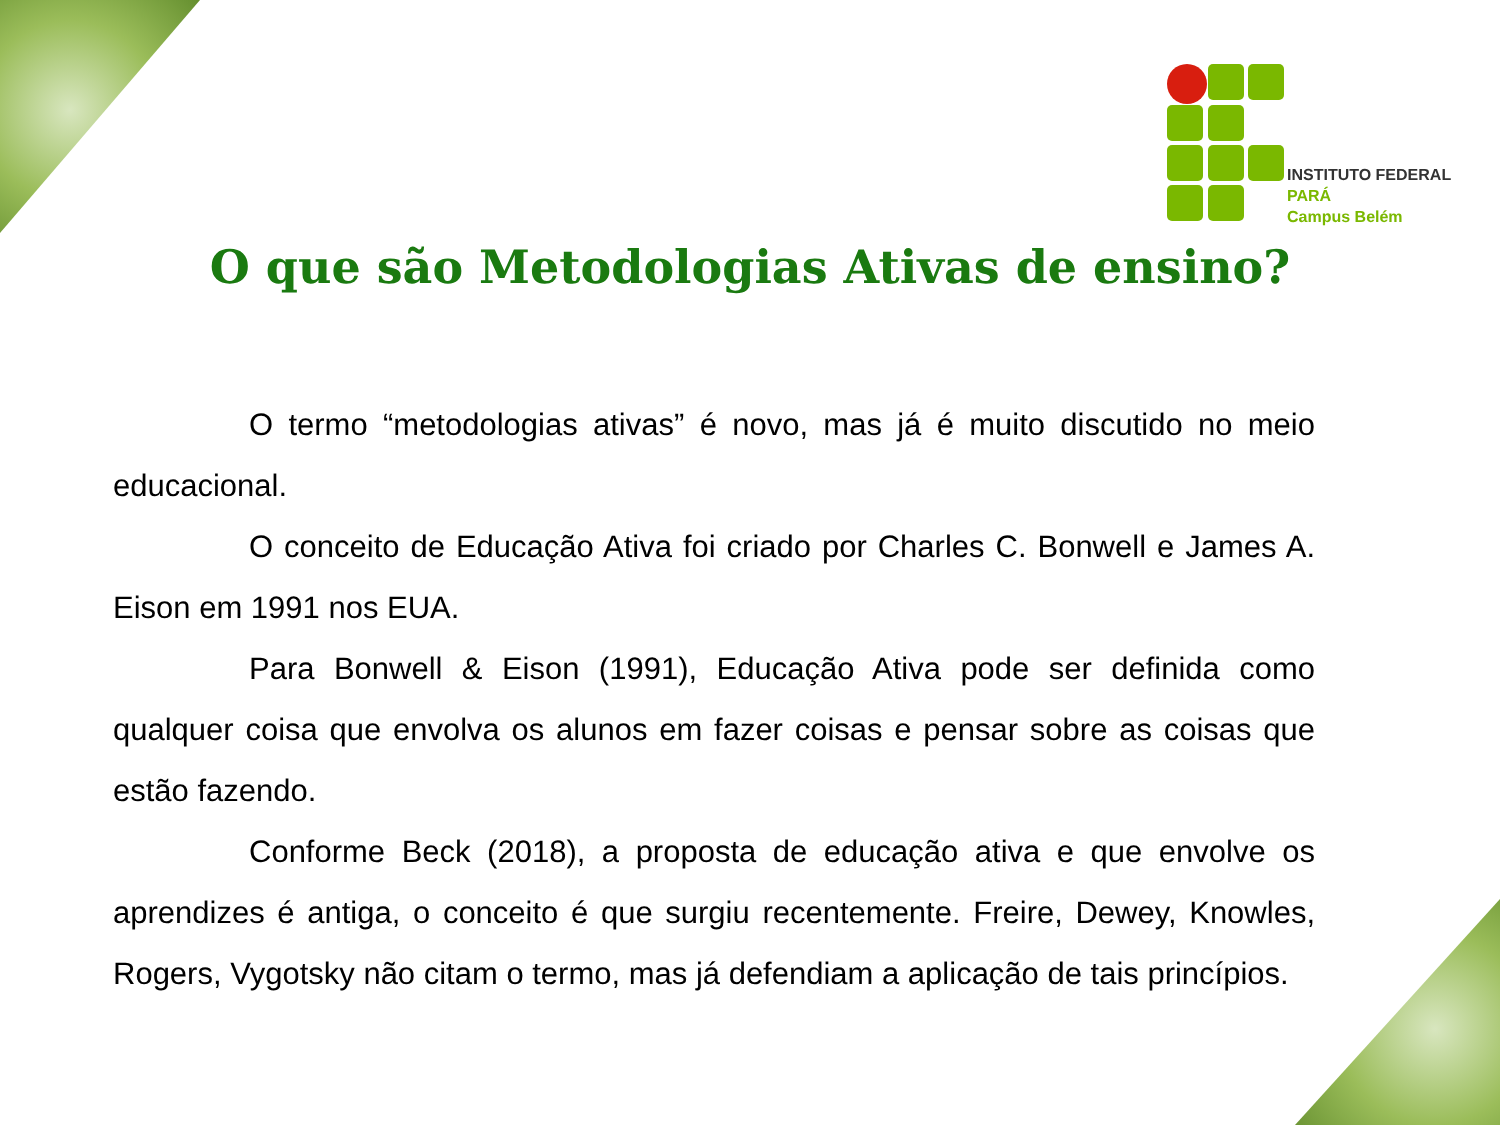INSTITUTO FEDERAL
PARÁ
Campus Belém
O que são Metodologias Ativas de ensino?
O termo “metodologias ativas” é novo, mas já é muito discutido no meio educacional.
O conceito de Educação Ativa foi criado por Charles C. Bonwell e James A. Eison em 1991 nos EUA.
Para Bonwell & Eison (1991), Educação Ativa pode ser definida como qualquer coisa que envolva os alunos em fazer coisas e pensar sobre as coisas que estão fazendo.
Conforme Beck (2018), a proposta de educação ativa e que envolve os aprendizes é antiga, o conceito é que surgiu recentemente. Freire, Dewey, Knowles, Rogers, Vygotsky não citam o termo, mas já defendiam a aplicação de tais princípios.